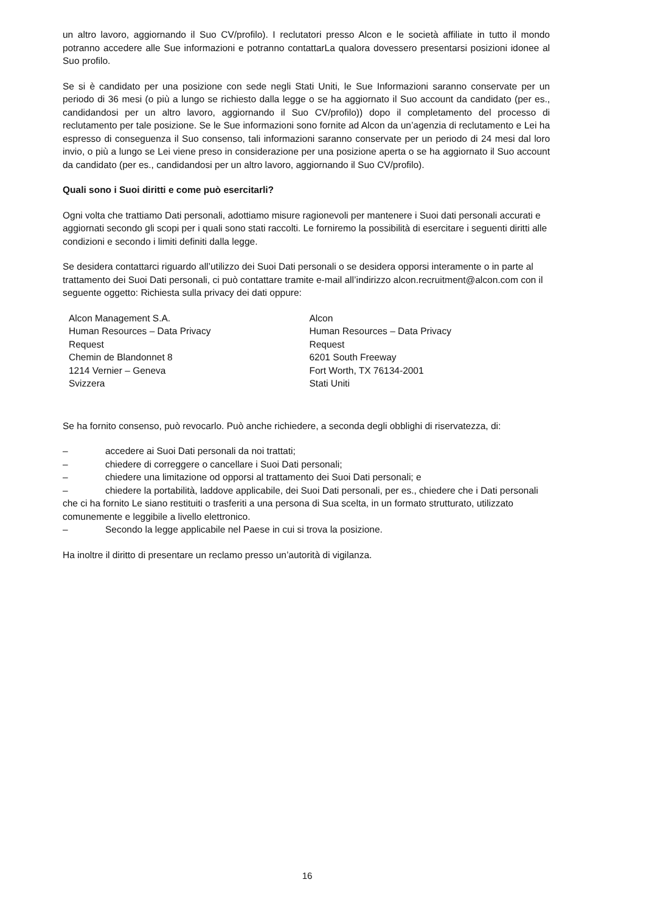un altro lavoro, aggiornando il Suo CV/profilo). I reclutatori presso Alcon e le società affiliate in tutto il mondo potranno accedere alle Sue informazioni e potranno contattarLa qualora dovessero presentarsi posizioni idonee al Suo profilo.
Se si è candidato per una posizione con sede negli Stati Uniti, le Sue Informazioni saranno conservate per un periodo di 36 mesi (o più a lungo se richiesto dalla legge o se ha aggiornato il Suo account da candidato (per es., candidandosi per un altro lavoro, aggiornando il Suo CV/profilo)) dopo il completamento del processo di reclutamento per tale posizione. Se le Sue informazioni sono fornite ad Alcon da un’agenzia di reclutamento e Lei ha espresso di conseguenza il Suo consenso, tali informazioni saranno conservate per un periodo di 24 mesi dal loro invio, o più a lungo se Lei viene preso in considerazione per una posizione aperta o se ha aggiornato il Suo account da candidato (per es., candidandosi per un altro lavoro, aggiornando il Suo CV/profilo).
Quali sono i Suoi diritti e come può esercitarli?
Ogni volta che trattiamo Dati personali, adottiamo misure ragionevoli per mantenere i Suoi dati personali accurati e aggiornati secondo gli scopi per i quali sono stati raccolti. Le forniremo la possibilità di esercitare i seguenti diritti alle condizioni e secondo i limiti definiti dalla legge.
Se desidera contattarci riguardo all’utilizzo dei Suoi Dati personali o se desidera opporsi interamente o in parte al trattamento dei Suoi Dati personali, ci può contattare tramite e-mail all’indirizzo alcon.recruitment@alcon.com con il seguente oggetto: Richiesta sulla privacy dei dati oppure:
Alcon Management S.A.
Human Resources – Data Privacy
Request
Chemin de Blandonnet 8
1214 Vernier – Geneva
Svizzera
Alcon
Human Resources – Data Privacy
Request
6201 South Freeway
Fort Worth, TX 76134-2001
Stati Uniti
Se ha fornito consenso, può revocarlo. Può anche richiedere, a seconda degli obblighi di riservatezza, di:
– accedere ai Suoi Dati personali da noi trattati;
– chiedere di correggere o cancellare i Suoi Dati personali;
– chiedere una limitazione od opporsi al trattamento dei Suoi Dati personali; e
– chiedere la portabilità, laddove applicabile, dei Suoi Dati personali, per es., chiedere che i Dati personali che ci ha fornito Le siano restituiti o trasferiti a una persona di Sua scelta, in un formato strutturato, utilizzato comunemente e leggibile a livello elettronico.
– Secondo la legge applicabile nel Paese in cui si trova la posizione.
Ha inoltre il diritto di presentare un reclamo presso un’autorità di vigilanza.
16